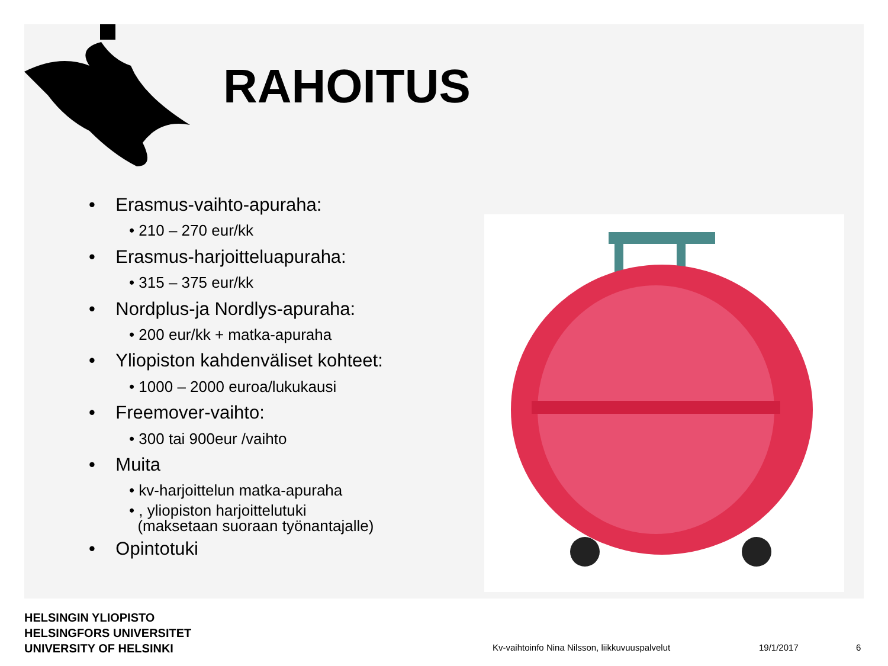RAHOITUS
• Erasmus-vaihto-apuraha:
• 210 – 270 eur/kk
• Erasmus-harjoitteluapuraha:
• 315 – 375 eur/kk
• Nordplus-ja Nordlys-apuraha:
• 200 eur/kk + matka-apuraha
• Yliopiston kahdenväliset kohteet:
• 1000 – 2000 euroa/lukukausi
• Freemover-vaihto:
• 300 tai 900eur /vaihto
• Muita
• kv-harjoittelun matka-apuraha
• , yliopiston harjoittelutuki
(maksetaan suoraan työnantajalle)
• Opintotuki
HELSINGIN YLIOPISTO
HELSINGFORS UNIVERSITET
UNIVERSITY OF HELSINKI
Kv-vaihtoinfo Nina Nilsson, liikkuvuuspalvelut
19/1/2017 6